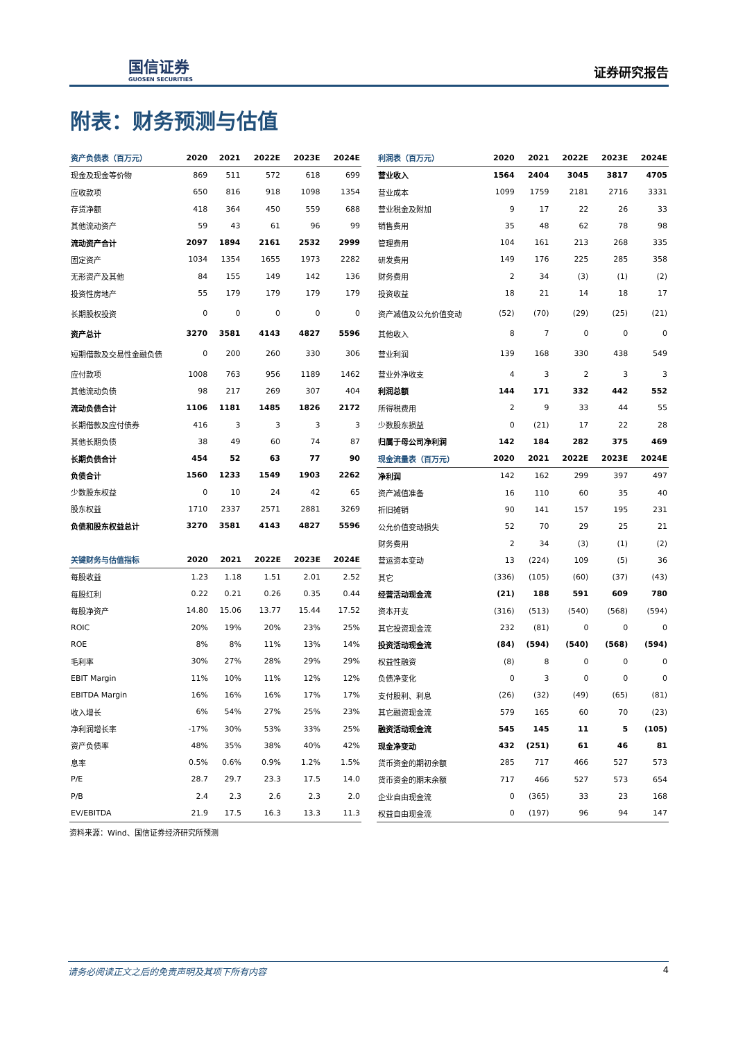国信证券
GUOSEN SECURITIES
证券研究报告
附表：财务预测与估值
| 资产负债表（百万元） | 2020 | 2021 | 2022E | 2023E | 2024E |
| --- | --- | --- | --- | --- | --- |
| 现金及现金等价物 | 869 | 511 | 572 | 618 | 699 |
| 应收款项 | 650 | 816 | 918 | 1098 | 1354 |
| 存货净额 | 418 | 364 | 450 | 559 | 688 |
| 其他流动资产 | 59 | 43 | 61 | 96 | 99 |
| 流动资产合计 | 2097 | 1894 | 2161 | 2532 | 2999 |
| 固定资产 | 1034 | 1354 | 1655 | 1973 | 2282 |
| 无形资产及其他 | 84 | 155 | 149 | 142 | 136 |
| 投资性房地产 | 55 | 179 | 179 | 179 | 179 |
| 长期股权投资 | 0 | 0 | 0 | 0 | 0 |
| 资产总计 | 3270 | 3581 | 4143 | 4827 | 5596 |
| 短期借款及交易性金融负债 | 0 | 200 | 260 | 330 | 306 |
| 应付款项 | 1008 | 763 | 956 | 1189 | 1462 |
| 其他流动负债 | 98 | 217 | 269 | 307 | 404 |
| 流动负债合计 | 1106 | 1181 | 1485 | 1826 | 2172 |
| 长期借款及应付债券 | 416 | 3 | 3 | 3 | 3 |
| 其他长期负债 | 38 | 49 | 60 | 74 | 87 |
| 长期负债合计 | 454 | 52 | 63 | 77 | 90 |
| 负债合计 | 1560 | 1233 | 1549 | 1903 | 2262 |
| 少数股东权益 | 0 | 10 | 24 | 42 | 65 |
| 股东权益 | 1710 | 2337 | 2571 | 2881 | 3269 |
| 负债和股东权益总计 | 3270 | 3581 | 4143 | 4827 | 5596 |
| 关键财务与估值指标 | 2020 | 2021 | 2022E | 2023E | 2024E |
| --- | --- | --- | --- | --- | --- |
| 每股收益 | 1.23 | 1.18 | 1.51 | 2.01 | 2.52 |
| 每股红利 | 0.22 | 0.21 | 0.26 | 0.35 | 0.44 |
| 每股净资产 | 14.80 | 15.06 | 13.77 | 15.44 | 17.52 |
| ROIC | 20% | 19% | 20% | 23% | 25% |
| ROE | 8% | 8% | 11% | 13% | 14% |
| 毛利率 | 30% | 27% | 28% | 29% | 29% |
| EBIT Margin | 11% | 10% | 11% | 12% | 12% |
| EBITDA Margin | 16% | 16% | 16% | 17% | 17% |
| 收入增长 | 6% | 54% | 27% | 25% | 23% |
| 净利润增长率 | -17% | 30% | 53% | 33% | 25% |
| 资产负债率 | 48% | 35% | 38% | 40% | 42% |
| 息率 | 0.5% | 0.6% | 0.9% | 1.2% | 1.5% |
| P/E | 28.7 | 29.7 | 23.3 | 17.5 | 14.0 |
| P/B | 2.4 | 2.3 | 2.6 | 2.3 | 2.0 |
| EV/EBITDA | 21.9 | 17.5 | 16.3 | 13.3 | 11.3 |
资料来源：Wind、国信证券经济研究所预测
| 利润表（百万元） | 2020 | 2021 | 2022E | 2023E | 2024E |
| --- | --- | --- | --- | --- | --- |
| 营业收入 | 1564 | 2404 | 3045 | 3817 | 4705 |
| 营业成本 | 1099 | 1759 | 2181 | 2716 | 3331 |
| 营业税金及附加 | 9 | 17 | 22 | 26 | 33 |
| 销售费用 | 35 | 48 | 62 | 78 | 98 |
| 管理费用 | 104 | 161 | 213 | 268 | 335 |
| 研发费用 | 149 | 176 | 225 | 285 | 358 |
| 财务费用 | 2 | 34 | (3) | (1) | (2) |
| 投资收益 | 18 | 21 | 14 | 18 | 17 |
| 资产减值及公允价值变动 | (52) | (70) | (29) | (25) | (21) |
| 其他收入 | 8 | 7 | 0 | 0 | 0 |
| 营业利润 | 139 | 168 | 330 | 438 | 549 |
| 营业外净收支 | 4 | 3 | 2 | 3 | 3 |
| 利润总额 | 144 | 171 | 332 | 442 | 552 |
| 所得税费用 | 2 | 9 | 33 | 44 | 55 |
| 少数股东损益 | 0 | (21) | 17 | 22 | 28 |
| 归属于母公司净利润 | 142 | 184 | 282 | 375 | 469 |
| 现金流量表（百万元） | 2020 | 2021 | 2022E | 2023E | 2024E |
| 净利润 | 142 | 162 | 299 | 397 | 497 |
| 资产减值准备 | 16 | 110 | 60 | 35 | 40 |
| 折旧摊销 | 90 | 141 | 157 | 195 | 231 |
| 公允价值变动损失 | 52 | 70 | 29 | 25 | 21 |
| 财务费用 | 2 | 34 | (3) | (1) | (2) |
| 营运资本变动 | 13 | (224) | 109 | (5) | 36 |
| 其它 | (336) | (105) | (60) | (37) | (43) |
| 经营活动现金流 | (21) | 188 | 591 | 609 | 780 |
| 资本开支 | (316) | (513) | (540) | (568) | (594) |
| 其它投资现金流 | 232 | (81) | 0 | 0 | 0 |
| 投资活动现金流 | (84) | (594) | (540) | (568) | (594) |
| 权益性融资 | (8) | 8 | 0 | 0 | 0 |
| 负债净变化 | 0 | 3 | 0 | 0 | 0 |
| 支付股利、利息 | (26) | (32) | (49) | (65) | (81) |
| 其它融资现金流 | 579 | 165 | 60 | 70 | (23) |
| 融资活动现金流 | 545 | 145 | 11 | 5 | (105) |
| 现金净变动 | 432 | (251) | 61 | 46 | 81 |
| 货币资金的期初余额 | 285 | 717 | 466 | 527 | 573 |
| 货币资金的期末余额 | 717 | 466 | 527 | 573 | 654 |
| 企业自由现金流 | 0 | (365) | 33 | 23 | 168 |
| 权益自由现金流 | 0 | (197) | 96 | 94 | 147 |
请务必阅读正文之后的免责声明及其项下所有内容 4